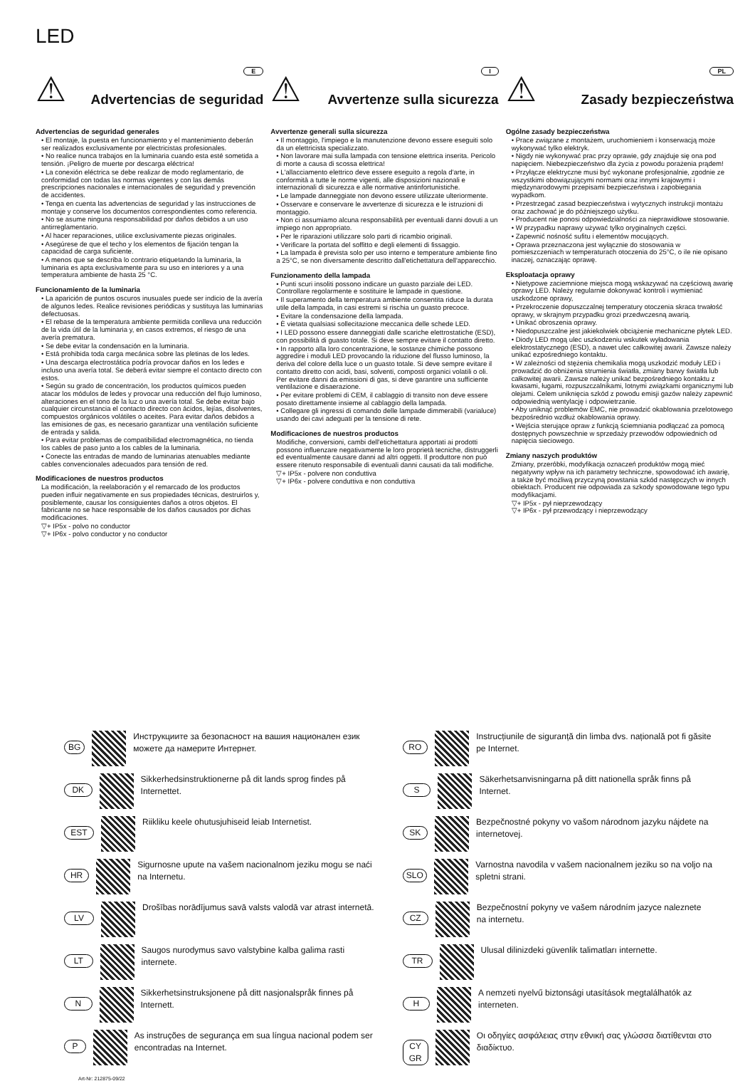LED
⚠
Advertencias de seguridad
E
Advertencias de seguridad generales
• El montaje, la puesta en funcionamiento y el mantenimiento deberán ser realizados exclusivamente por electricistas profesionales.
• No realice nunca trabajos en la luminaria cuando esta esté sometida a tensión. ¡Peligro de muerte por descarga eléctrica!
• La conexión eléctrica se debe realizar de modo reglamentario, de conformidad con todas las normas vigentes y con las demás prescripciones nacionales e internacionales de seguridad y prevención de accidentes.
• Tenga en cuenta las advertencias de seguridad y las instrucciones de montaje y conserve los documentos correspondientes como referencia.
• No se asume ninguna responsabilidad por daños debidos a un uso antirreglamentario.
• Al hacer reparaciones, utilice exclusivamente piezas originales.
• Asegúrese de que el techo y los elementos de fijación tengan la capacidad de carga suficiente.
• A menos que se describa lo contrario etiquetando la luminaria, la luminaria es apta exclusivamente para su uso en interiores y a una temperatura ambiente de hasta 25 °C.
Funcionamiento de la luminaria
• La aparición de puntos oscuros inusuales puede ser indicio de la avería de algunos ledes. Realice revisiones periódicas y sustituya las luminarias defectuosas.
• El rebase de la temperatura ambiente permitida conlleva una reducción de la vida útil de la luminaria y, en casos extremos, el riesgo de una avería prematura.
• Se debe evitar la condensación en la luminaria.
• Está prohibida toda carga mecánica sobre las pletinas de los ledes.
• Una descarga electrostática podría provocar daños en los ledes e incluso una avería total. Se deberá evitar siempre el contacto directo con estos.
• Según su grado de concentración, los productos químicos pueden atacar los módulos de ledes y provocar una reducción del flujo luminoso, alteraciones en el tono de la luz o una avería total. Se debe evitar bajo cualquier circunstancia el contacto directo con ácidos, lejías, disolventes, compuestos orgánicos volátiles o aceites. Para evitar daños debidos a las emisiones de gas, es necesario garantizar una ventilación suficiente de entrada y salida.
• Para evitar problemas de compatibilidad electromagnética, no tienda los cables de paso junto a los cables de la luminaria.
• Conecte las entradas de mando de luminarias atenuables mediante cables convencionales adecuados para tensión de red.
Modificaciones de nuestros productos
La modificación, la reelaboración y el remarcado de los productos pueden influir negativamente en sus propiedades técnicas, destruirlos y, posiblemente, causar los consiguientes daños a otros objetos. El fabricante no se hace responsable de los daños causados por dichas modificaciones.
▽+ IP5x - polvo no conductor
▽+ IP6x - polvo conductor y no conductor
⚠
Avvertenze sulla sicurezza
I
Avvertenze generali sulla sicurezza
• Il montaggio, l'impiego e la manutenzione devono essere eseguiti solo da un elettricista specializzato.
• Non lavorare mai sulla lampada con tensione elettrica inserita. Pericolo di morte a causa di scossa elettrica!
• L'allacciamento elettrico deve essere eseguito a regola d'arte, in conformità a tutte le norme vigenti, alle disposizioni nazionali e internazionali di sicurezza e alle normative antinfortunistiche.
• Le lampade danneggiate non devono essere utilizzate ulteriormente.
• Osservare e conservare le avvertenze di sicurezza e le istruzioni di montaggio.
• Non ci assumiamo alcuna responsabilità per eventuali danni dovuti a un impiego non appropriato.
• Per le riparazioni utilizzare solo parti di ricambio originali.
• Verificare la portata del soffitto e degli elementi di fissaggio.
• La lampada è prevista solo per uso interno e temperature ambiente fino a 25°C, se non diversamente descritto dall'etichettatura dell'apparecchio.
Funzionamento della lampada
• Punti scuri insoliti possono indicare un guasto parziale dei LED. Controllare regolarmente e sostituire le lampade in questione.
• Il superamento della temperatura ambiente consentita riduce la durata utile della lampada, in casi estremi si rischia un guasto precoce.
• Evitare la condensazione della lampada.
• È vietata qualsiasi sollecitazione meccanica delle schede LED.
• I LED possono essere danneggiati dalle scariche elettrostatiche (ESD), con possibilità di guasto totale. Si deve sempre evitare il contatto diretto.
• In rapporto alla loro concentrazione, le sostanze chimiche possono aggredire i moduli LED provocando la riduzione del flusso luminoso, la deriva del colore della luce o un guasto totale. Si deve sempre evitare il contatto diretto con acidi, basi, solventi, composti organici volatili o oli. Per evitare danni da emissioni di gas, si deve garantire una sufficiente ventilazione e disaerazione.
• Per evitare problemi di CEM, il cablaggio di transito non deve essere posato direttamente insieme al cablaggio della lampada.
• Collegare gli ingressi di comando delle lampade dimmerabili (varialuce) usando dei cavi adeguati per la tensione di rete.
Modificaciones de nuestros productos
Modifiche, conversioni, cambi dell'etichettatura apportati ai prodotti possono influenzare negativamente le loro proprietà tecniche, distruggerli ed eventualmente causare danni ad altri oggetti. Il produttore non può essere ritenuto responsabile di eventuali danni causati da tali modifiche.
▽+ IP5x - polvere non conduttiva
▽+ IP6x - polvere conduttiva e non conduttiva
⚠
Zasady bezpieczeństwa
PL
Ogólne zasady bezpieczeństwa
• Prace związane z montażem, uruchomieniem i konserwacją może wykonywać tylko elektryk.
• Nigdy nie wykonywać prac przy oprawie, gdy znajduje się ona pod napięciem. Niebezpieczeństwo dla życia z powodu porażenia prądem!
• Przyłącze elektryczne musi być wykonane profesjonalnie, zgodnie ze wszystkimi obowiązującymi normami oraz innymi krajowymi i międzynarodowymi przepisami bezpieczeństwa i zapobiegania wypadkom.
• Przestrzegać zasad bezpieczeństwa i wytycznych instrukcji montażu oraz zachować je do późniejszego użytku.
• Producent nie ponosi odpowiedzialności za nieprawidłowe stosowanie.
• W przypadku naprawy używać tylko oryginalnych części.
• Zapewnić nośność sufitu i elementów mocujących.
• Oprawa przeznaczona jest wyłącznie do stosowania w pomieszczeniach w temperaturach otoczenia do 25°C, o ile nie opisano inaczej, oznaczając oprawę.
Eksploatacja oprawy
• Nietypowe zaciemnione miejsca mogą wskazywać na częściową awarię oprawy LED. Należy regularnie dokonywać kontroli i wymieniać uszkodzone oprawy,
• Przekroczenie dopuszczalnej temperatury otoczenia skraca trwałość oprawy, w skrajnym przypadku grozi przedwczesną awarią.
• Unikać obroszenia oprawy.
• Niedopuszczalne jest jakiekolwiek obciążenie mechaniczne płytek LED.
• Diody LED mogą ulec uszkodzeniu wskutek wyładowania elektrostatycznego (ESD), a nawet ulec całkowitej awarii. Zawsze należy unikać ezpośredniego kontaktu.
• W zależności od stężenia chemikalia mogą uszkodzić moduły LED i prowadzić do obniżenia strumienia światła, zmiany barwy światła lub całkowitej awarii. Zawsze należy unikać bezpośredniego kontaktu z kwasami, ługami, rozpuszczalnikami, lotnymi związkami organicznymi lub olejami. Celem uniknięcia szkód z powodu emisji gazów należy zapewnić odpowiednią wentylację i odpowietrzanie.
• Aby uniknąć problemów EMC, nie prowadzić okablowania przelotowego bezpośrednio wzdłuż okablowania oprawy.
• Wejścia sterujące opraw z funkcją ściemniania podłączać za pomocą dostępnych powszechnie w sprzedaży przewodów odpowiednich od napięcia sieciowego.
Zmiany naszych produktów
Zmiany, przeróbki, modyfikacja oznaczeń produktów mogą mieć negatywny wpływ na ich parametry techniczne, spowodować ich awarię, a także być możliwą przyczyną powstania szkód następczych w innych obiektach. Producent nie odpowiada za szkody spowodowane tego typu modyfikacjami.
▽+ IP5x - pył nieprzewodzący
▽+ IP6x - pył przewodzący i nieprzewodzący
BG Инструкциите за безопасност на вашия национален език можете да намерите Интернет.
RO Instrucțiunile de siguranță din limba dvs. națională pot fi găsite pe Internet.
DK Sikkerhedsinstruktionerne på dit lands sprog findes på Internettet.
S Säkerhetsanvisningarna på ditt nationella språk finns på Internet.
EST Riikliku keele ohutusjuhiseid leiab Internetist.
SK Bezpečnostné pokyny vo vašom národnom jazyku nájdete na internetovej.
HR Sigurnosne upute na vašem nacionalnom jeziku mogu se naći na Internetu.
SLO Varnostna navodila v vašem nacionalnem jeziku so na voljo na spletni strani.
LV Drošības norādījumus savā valsts valodā var atrast internetā.
CZ Bezpečnostní pokyny ve vašem národním jazyce naleznete na internetu.
LT Saugos nurodymus savo valstybine kalba galima rasti internete.
TR Ulusal dilinizdeki güvenlik talimatları internette.
N Sikkerhetsinstruksjonene på ditt nasjonalspråk finnes på Internett.
H A nemzeti nyelvű biztonsági utasítások megtalálhatók az interneten.
P As instruções de segurança em sua língua nacional podem ser encontradas na Internet.
CY GR Οι οδηγίες ασφάλειας στην εθνική σας γλώσσα διατίθενται στο διαδίκτυο.
Art-Nr: 212875-09/22